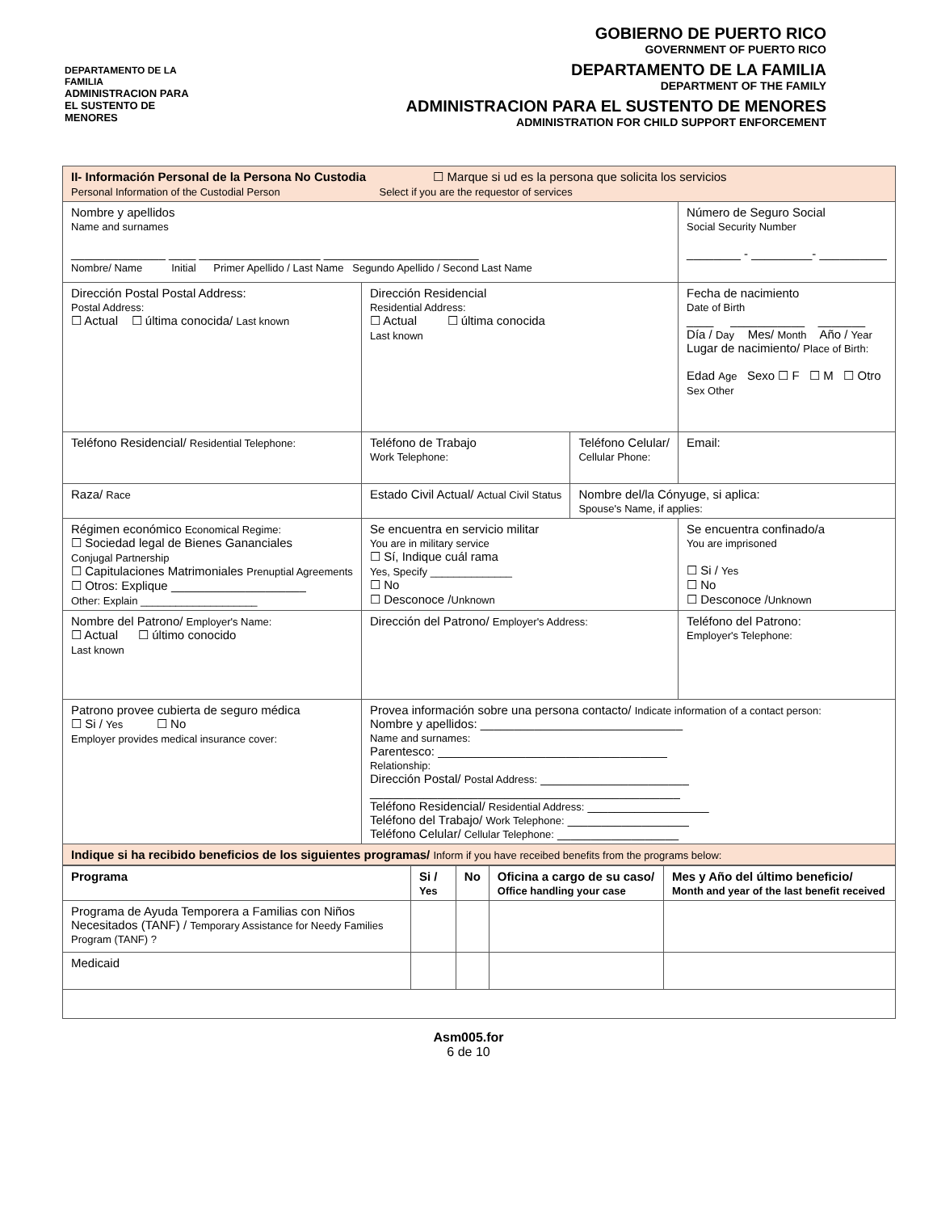DEPARTAMENTO DE LA FAMILIA
ADMINISTRACION PARA EL SUSTENTO DE MENORES
GOBIERNO DE PUERTO RICO
GOVERNMENT OF PUERTO RICO
DEPARTAMENTO DE LA FAMILIA
DEPARTMENT OF THE FAMILY
ADMINISTRACION PARA EL SUSTENTO DE MENORES
ADMINISTRATION FOR CHILD SUPPORT ENFORCEMENT
| II- Información Personal de la Persona No Custodia ☐ Marque si ud es la persona que solicita los servicios Personal Information of the Custodial Person Select if you are the requestor of services | | | | |
| Nombre y apellidos Name and surnames ______________ ____ __________________ _______________________ Nombre/ Name Initial Primer Apellido / Last Name Segundo Apellido / Second Last Name | | | | Número de Seguro Social Social Security Number ________ - _________- __________ |
| Dirección Postal Postal Address: Postal Address: ☐ Actual ☐ última conocida/ Last known | | Dirección Residencial Residential Address: ☐ Actual ☐ última conocida Last known | | Fecha de nacimiento Date of Birth ____ ___________ _______ Día / Day Mes/ Month Año / Year Lugar de nacimiento/ Place of Birth: Edad Age Sexo ☐ F ☐ M ☐ Otro Sex Other |
| Teléfono Residencial/ Residential Telephone: | | Teléfono de Trabajo Work Telephone: | Teléfono Celular/ Cellular Phone: | Email: |
| Raza/ Race | Estado Civil Actual/ Actual Civil Status | | Nombre del/la Cónyuge, si aplica: Spouse's Name, if applies: | |
| Régimen económico Economical Regime: ☐ Sociedad legal de Bienes Gananciales Conjugal Partnership ☐ Capitulaciones Matrimoniales Prenuptial Agreements ☐ Otros: Explique ____________________ Other: Explain ____________________ | | Se encuentra en servicio militar You are in military service ☐ Sí, Indique cuál rama Yes, Specify ______________ ☐ No ☐ Desconoce / Unknown | | Se encuentra confinado/a You are imprisoned ☐ Si / Yes ☐ No ☐ Desconoce / Unknown |
| Nombre del Patrono/ Employer's Name: ☐ Actual ☐ último conocido Last known | | Dirección del Patrono/ Employer's Address: | | Teléfono del Patrono: Employer's Telephone: |
| Patrono provee cubierta de seguro médica ☐ Si / Yes ☐ No Employer provides medical insurance cover: | | Provea información sobre una persona contacto/ Indicate information of a contact person: Nombre y apellidos: ______________________________ Name and surnames: Parentesco: __________________________________ Relationship: Dirección Postal/ Postal Address: ______________________ ______________________________________________ Teléfono Residencial/ Residential Address: __________________ Teléfono del Trabajo/ Work Telephone: __________________ Teléfono Celular/ Cellular Telephone: __________________ | | |
| Indique si ha recibido beneficios de los siguientes programas/ Inform if you have receibed benefits from the programs below: | | | | |
| Programa | Si / Yes | No | Oficina a cargo de su caso/ Office handling your case | Mes y Año del último beneficio/ Month and year of the last benefit received |
| --- | --- | --- | --- | --- |
| Programa de Ayuda Temporera a Familias con Niños Necesitados (TANF) / Temporary Assistance for Needy Families Program (TANF) ? | | | | |
| Medicaid | | | | |
Asm005.for
6 de 10